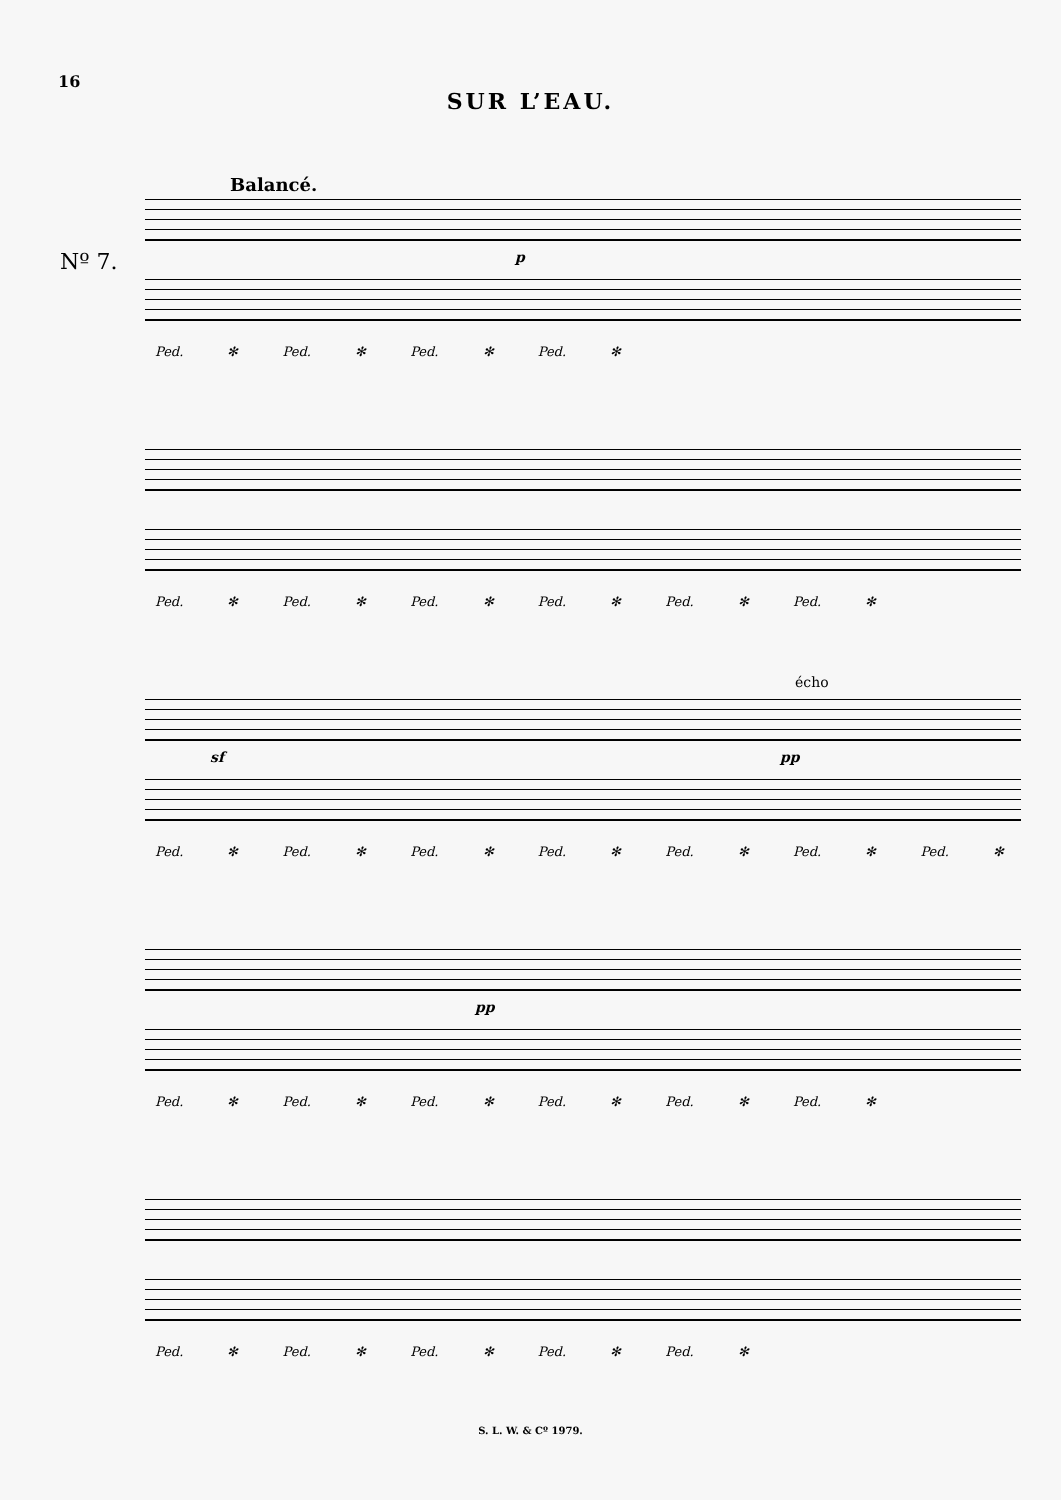16
SUR L’EAU.
Balancé.
Nº 7. p
Ped. ✻ Ped. ✻ Ped. ✻ Ped. ✻
Ped. ✻ Ped. ✻ Ped. ✻ Ped. ✻ Ped. ✻ Ped. ✻
écho
sf pp
Ped. ✻ Ped. ✻ Ped. ✻ Ped. ✻ Ped. ✻ Ped. ✻ Ped. ✻
pp
Ped. ✻ Ped. ✻ Ped. ✻ Ped. ✻ Ped. ✻ Ped. ✻
Ped. ✻ Ped. ✻ Ped. ✻ Ped. ✻ Ped. ✻
S. L. W. & Cº 1979.